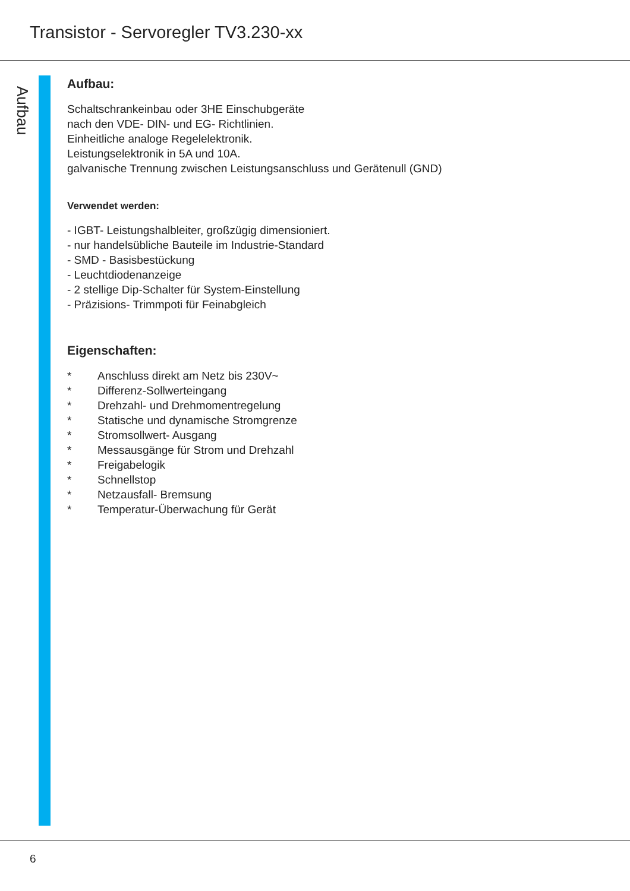Transistor - Servoregler TV3.230-xx
Aufbau
Aufbau:
Schaltschrankeinbau oder 3HE Einschubgeräte
nach den VDE- DIN- und EG- Richtlinien.
Einheitliche analoge Regelelektronik.
Leistungselektronik in 5A und 10A.
galvanische Trennung zwischen Leistungsanschluss und Gerätenull (GND)
Verwendet werden:
- IGBT- Leistungshalbleiter, großzügig dimensioniert.
- nur handelsübliche Bauteile im Industrie-Standard
- SMD - Basisbestückung
- Leuchtdiodenanzeige
- 2 stellige Dip-Schalter für System-Einstellung
- Präzisions- Trimmpoti für Feinabgleich
Eigenschaften:
* Anschluss direkt am Netz bis 230V~
* Differenz-Sollwerteingang
* Drehzahl- und Drehmomentregelung
* Statische und dynamische Stromgrenze
* Stromsollwert- Ausgang
* Messausgänge für Strom und Drehzahl
* Freigabelogik
* Schnellstop
* Netzausfall- Bremsung
* Temperatur-Überwachung für Gerät
6